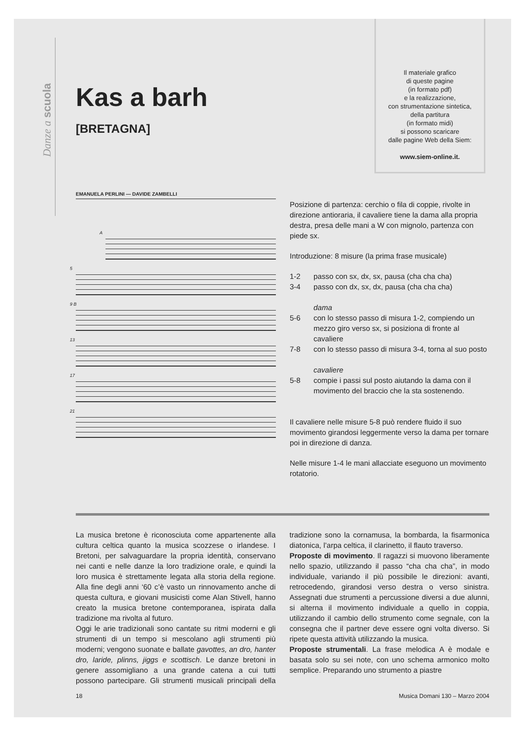Danze a scuola
Il materiale grafico
di queste pagine
(in formato pdf)
e la realizzazione,
con strumentazione sintetica,
della partitura
(in formato midi)
si possono scaricare
dalle pagine Web della Siem:
www.siem-online.it.
Kas a barh
[BRETAGNA]
EMANUELA PERLINI — DAVIDE ZAMBELLI
A
5
9 B
13
17
21
Posizione di partenza: cerchio o fila di coppie, rivolte in direzione antioraria, il cavaliere tiene la dama alla propria destra, presa delle mani a W con mignolo, partenza con piede sx.
Introduzione: 8 misure (la prima frase musicale)
1-2 passo con sx, dx, sx, pausa (cha cha cha)
3-4 passo con dx, sx, dx, pausa (cha cha cha)
dama
5-6 con lo stesso passo di misura 1-2, compiendo un mezzo giro verso sx, si posiziona di fronte al cavaliere
7-8 con lo stesso passo di misura 3-4, torna al suo posto
cavaliere
5-8 compie i passi sul posto aiutando la dama con il movimento del braccio che la sta sostenendo.
Il cavaliere nelle misure 5-8 può rendere fluido il suo movimento girandosi leggermente verso la dama per tornare poi in direzione di danza.
Nelle misure 1-4 le mani allacciate eseguono un movimento rotatorio.
La musica bretone è riconosciuta come appartenente alla cultura celtica quanto la musica scozzese o irlandese. I Bretoni, per salvaguardare la propria identità, conservano nei canti e nelle danze la loro tradizione orale, e quindi la loro musica è strettamente legata alla storia della regione. Alla fine degli anni ‘60 c’è vasto un rinnovamento anche di questa cultura, e giovani musicisti come Alan Stivell, hanno creato la musica bretone contemporanea, ispirata dalla tradizione ma rivolta al futuro.
Oggi le arie tradizionali sono cantate su ritmi moderni e gli strumenti di un tempo si mescolano agli strumenti più moderni; vengono suonate e ballate gavottes, an dro, hanter dro, laride, plinns, jiggs e scottisch. Le danze bretoni in genere assomigliano a una grande catena a cui tutti possono partecipare. Gli strumenti musicali principali della tradizione sono la cornamusa, la bombarda, la fisarmonica diatonica, l’arpa celtica, il clarinetto, il flauto traverso.
Proposte di movimento. Il ragazzi si muovono liberamente nello spazio, utilizzando il passo “cha cha cha”, in modo individuale, variando il più possibile le direzioni: avanti, retrocedendo, girandosi verso destra o verso sinistra. Assegnati due strumenti a percussione diversi a due alunni, si alterna il movimento individuale a quello in coppia, utilizzando il cambio dello strumento come segnale, con la consegna che il partner deve essere ogni volta diverso. Si ripete questa attività utilizzando la musica.
Proposte strumentali. La frase melodica A è modale e basata solo su sei note, con uno schema armonico molto semplice. Preparando uno strumento a piastre
18 Musica Domani 130 – Marzo 2004